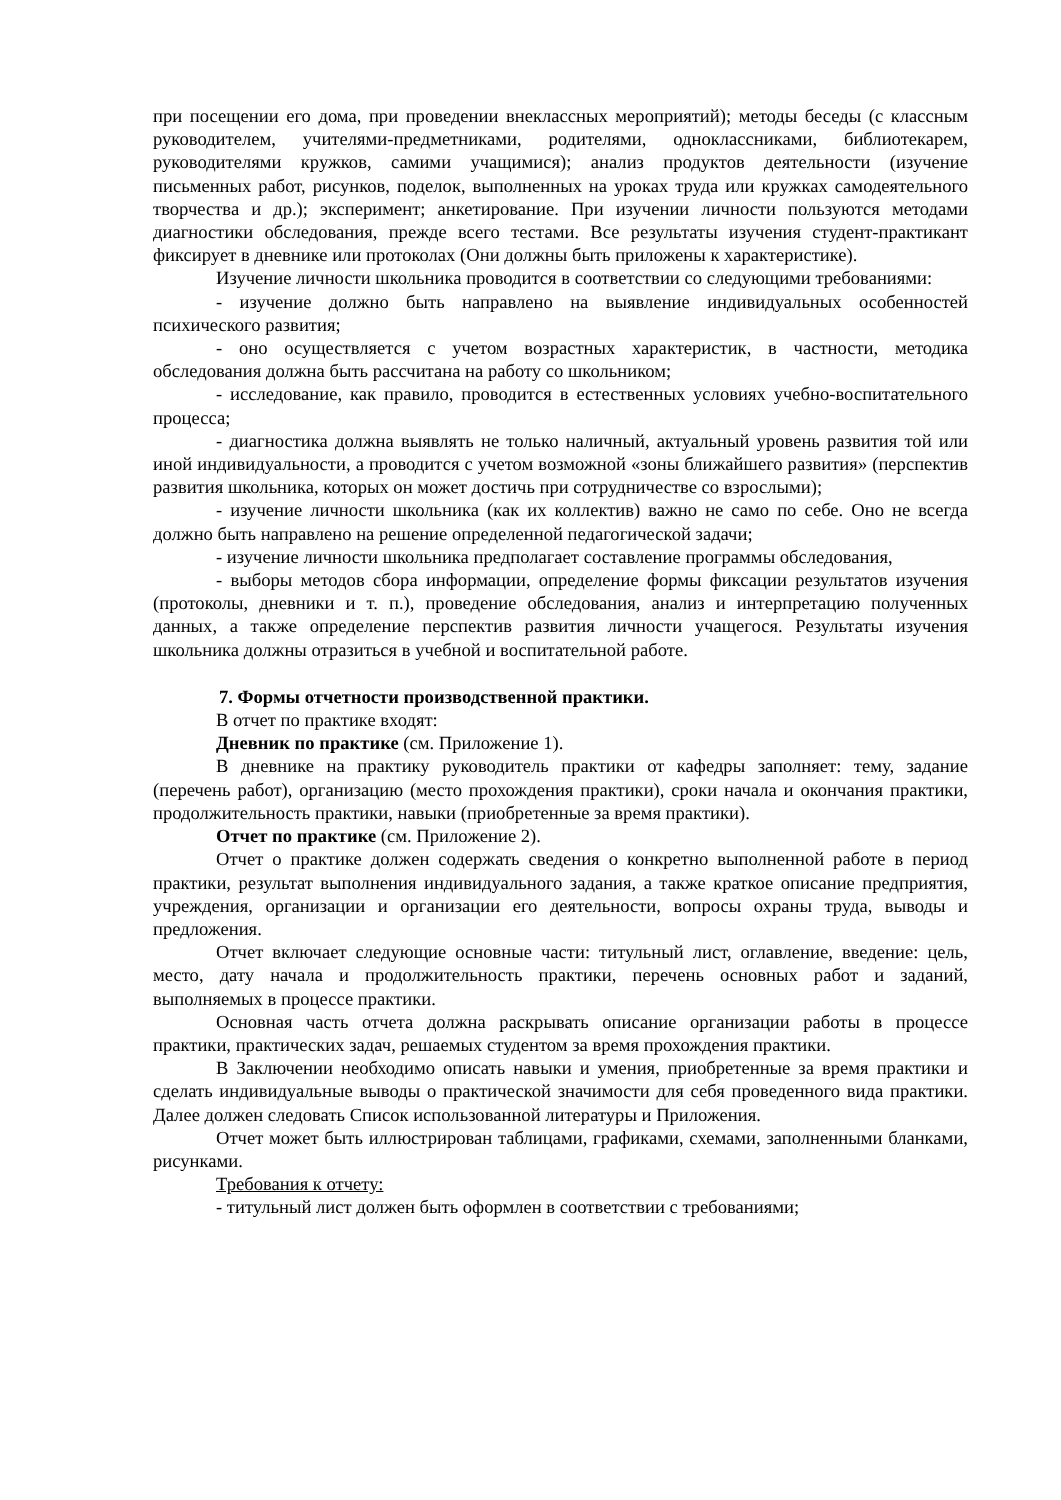при посещении его дома, при проведении внеклассных мероприятий); методы беседы (с классным руководителем, учителями-предметниками, родителями, одноклассниками, библиотекарем, руководителями кружков, самими учащимися); анализ продуктов деятельности (изучение письменных работ, рисунков, поделок, выполненных на уроках труда или кружках самодеятельного творчества и др.); эксперимент; анкетирование. При изучении личности пользуются методами диагностики обследования, прежде всего тестами. Все результаты изучения студент-практикант фиксирует в дневнике или протоколах (Они должны быть приложены к характеристике).
Изучение личности школьника проводится в соответствии со следующими требованиями:
- изучение должно быть направлено на выявление индивидуальных особенностей психического развития;
- оно осуществляется с учетом возрастных характеристик, в частности, методика обследования должна быть рассчитана на работу со школьником;
- исследование, как правило, проводится в естественных условиях учебно-воспитательного процесса;
- диагностика должна выявлять не только наличный, актуальный уровень развития той или иной индивидуальности, а проводится с учетом возможной «зоны ближайшего развития» (перспектив развития школьника, которых он может достичь при сотрудничестве со взрослыми);
- изучение личности школьника (как их коллектив) важно не само по себе. Оно не всегда должно быть направлено на решение определенной педагогической задачи;
- изучение личности школьника предполагает составление программы обследования,
- выборы методов сбора информации, определение формы фиксации результатов изучения (протоколы, дневники и т. п.), проведение обследования, анализ и интерпретацию полученных данных, а также определение перспектив развития личности учащегося. Результаты изучения школьника должны отразиться в учебной и воспитательной работе.
7. Формы отчетности производственной практики.
В отчет по практике входят:
Дневник по практике (см. Приложение 1).
В дневнике на практику руководитель практики от кафедры заполняет: тему, задание (перечень работ), организацию (место прохождения практики), сроки начала и окончания практики, продолжительность практики, навыки (приобретенные за время практики).
Отчет по практике (см. Приложение 2).
Отчет о практике должен содержать сведения о конкретно выполненной работе в период практики, результат выполнения индивидуального задания, а также краткое описание предприятия, учреждения, организации и организации его деятельности, вопросы охраны труда, выводы и предложения.
Отчет включает следующие основные части: титульный лист, оглавление, введение: цель, место, дату начала и продолжительность практики, перечень основных работ и заданий, выполняемых в процессе практики.
Основная часть отчета должна раскрывать описание организации работы в процессе практики, практических задач, решаемых студентом за время прохождения практики.
В Заключении необходимо описать навыки и умения, приобретенные за время практики и сделать индивидуальные выводы о практической значимости для себя проведенного вида практики. Далее должен следовать Список использованной литературы и Приложения.
Отчет может быть иллюстрирован таблицами, графиками, схемами, заполненными бланками, рисунками.
Требования к отчету:
- титульный лист должен быть оформлен в соответствии с требованиями;